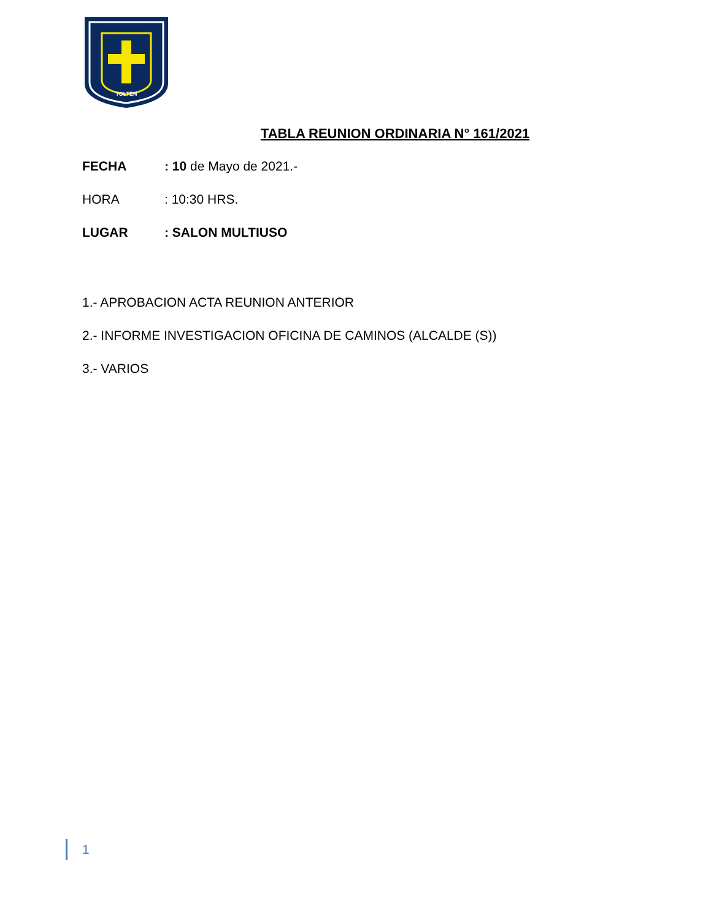TOLTEN
TABLA REUNION ORDINARIA N° 161/2021
FECHA: 10 de Mayo de 2021.-
HORA: 10:30 HRS.
LUGAR: SALON MULTIUSO
1.- APROBACION ACTA REUNION ANTERIOR
2.- INFORME INVESTIGACION OFICINA DE CAMINOS (ALCALDE (S))
3.- VARIOS
1